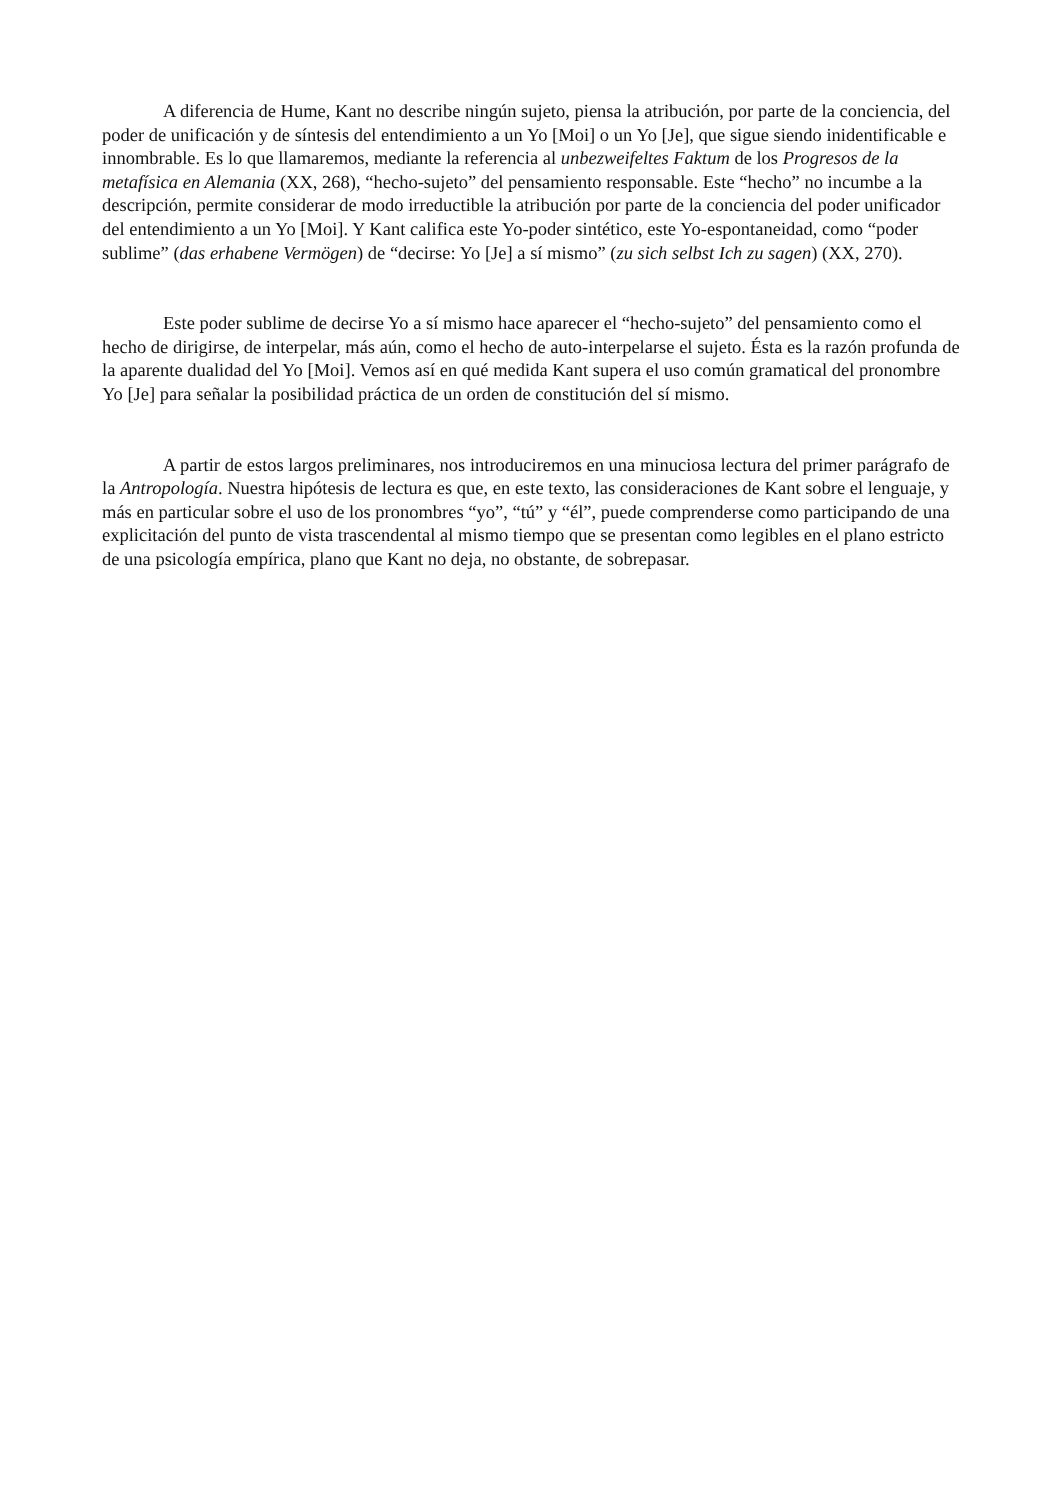A diferencia de Hume, Kant no describe ningún sujeto, piensa la atribución, por parte de la conciencia, del poder de unificación y de síntesis del entendimiento a un Yo [Moi] o un Yo [Je], que sigue siendo inidentificable e innombrable. Es lo que llamaremos, mediante la referencia al unbezweifeltes Faktum de los Progresos de la metafísica en Alemania (XX, 268), “hecho-sujeto” del pensamiento responsable. Este “hecho” no incumbe a la descripción, permite considerar de modo irreductible la atribución por parte de la conciencia del poder unificador del entendimiento a un Yo [Moi]. Y Kant califica este Yo-poder sintético, este Yo-espontaneidad, como “poder sublime” (das erhabene Vermögen) de “decirse: Yo [Je] a sí mismo” (zu sich selbst Ich zu sagen) (XX, 270).
Este poder sublime de decirse Yo a sí mismo hace aparecer el “hecho-sujeto” del pensamiento como el hecho de dirigirse, de interpelar, más aún, como el hecho de auto-interpelarse el sujeto. Ésta es la razón profunda de la aparente dualidad del Yo [Moi]. Vemos así en qué medida Kant supera el uso común gramatical del pronombre Yo [Je] para señalar la posibilidad práctica de un orden de constitución del sí mismo.
A partir de estos largos preliminares, nos introduciremos en una minuciosa lectura del primer parágrafo de la Antropología. Nuestra hipótesis de lectura es que, en este texto, las consideraciones de Kant sobre el lenguaje, y más en particular sobre el uso de los pronombres “yo”, “tú” y “él”, puede comprenderse como participando de una explicitación del punto de vista trascendental al mismo tiempo que se presentan como legibles en el plano estricto de una psicología empírica, plano que Kant no deja, no obstante, de sobrepasar.